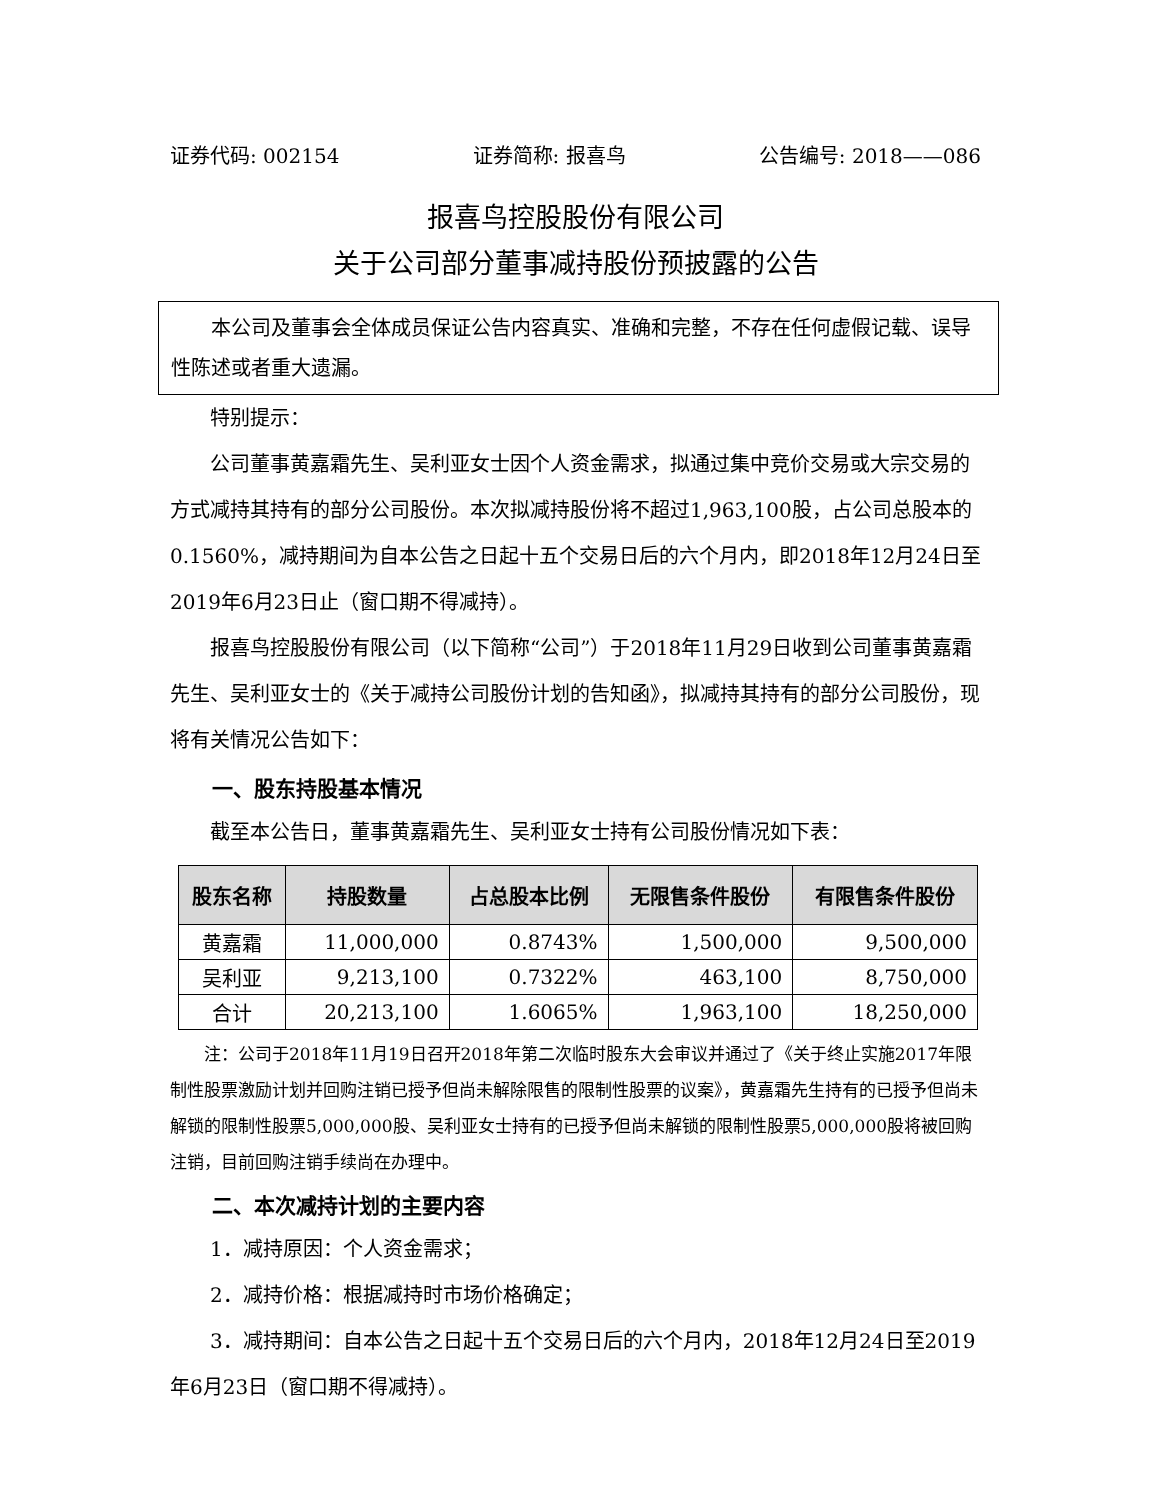证券代码: 002154 证券简称: 报喜鸟 公告编号: 2018——086
报喜鸟控股股份有限公司
关于公司部分董事减持股份预披露的公告
本公司及董事会全体成员保证公告内容真实、准确和完整，不存在任何虚假记载、误导性陈述或者重大遗漏。
特别提示：
公司董事黄嘉霜先生、吴利亚女士因个人资金需求，拟通过集中竞价交易或大宗交易的方式减持其持有的部分公司股份。本次拟减持股份将不超过1,963,100股，占公司总股本的0.1560%，减持期间为自本公告之日起十五个交易日后的六个月内，即2018年12月24日至2019年6月23日止（窗口期不得减持）。
报喜鸟控股股份有限公司（以下简称“公司”）于2018年11月29日收到公司董事黄嘉霜先生、吴利亚女士的《关于减持公司股份计划的告知函》，拟减持其持有的部分公司股份，现将有关情况公告如下：
一、股东持股基本情况
截至本公告日，董事黄嘉霜先生、吴利亚女士持有公司股份情况如下表：
| 股东名称 | 持股数量 | 占总股本比例 | 无限售条件股份 | 有限售条件股份 |
| --- | --- | --- | --- | --- |
| 黄嘉霜 | 11,000,000 | 0.8743% | 1,500,000 | 9,500,000 |
| 吴利亚 | 9,213,100 | 0.7322% | 463,100 | 8,750,000 |
| 合计 | 20,213,100 | 1.6065% | 1,963,100 | 18,250,000 |
注：公司于2018年11月19日召开2018年第二次临时股东大会审议并通过了《关于终止实施2017年限制性股票激励计划并回购注销已授予但尚未解除限售的限制性股票的议案》，黄嘉霜先生持有的已授予但尚未解锁的限制性股票5,000,000股、吴利亚女士持有的已授予但尚未解锁的限制性股票5,000,000股将被回购注销，目前回购注销手续尚在办理中。
二、本次减持计划的主要内容
1．减持原因：个人资金需求；
2．减持价格：根据减持时市场价格确定；
3．减持期间：自本公告之日起十五个交易日后的六个月内，2018年12月24日至2019年6月23日（窗口期不得减持）。